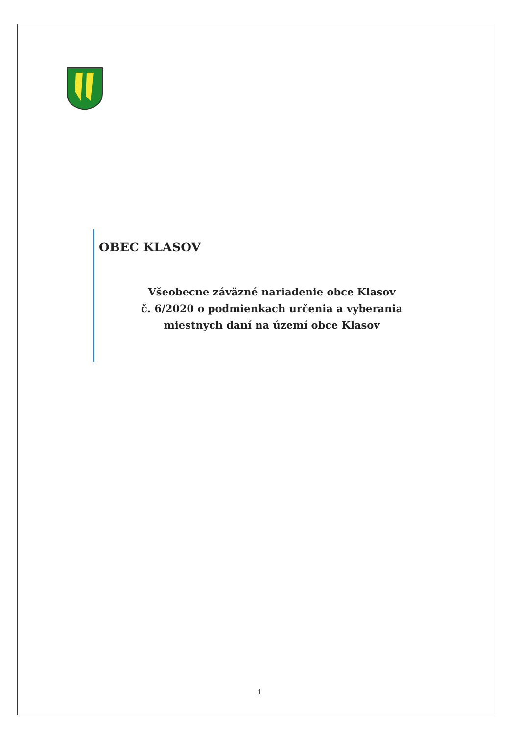OBEC KLASOV
Všeobecne záväzné nariadenie obce Klasov
č. 6/2020 o podmienkach určenia a vyberania
miestnych daní na území obce Klasov
1